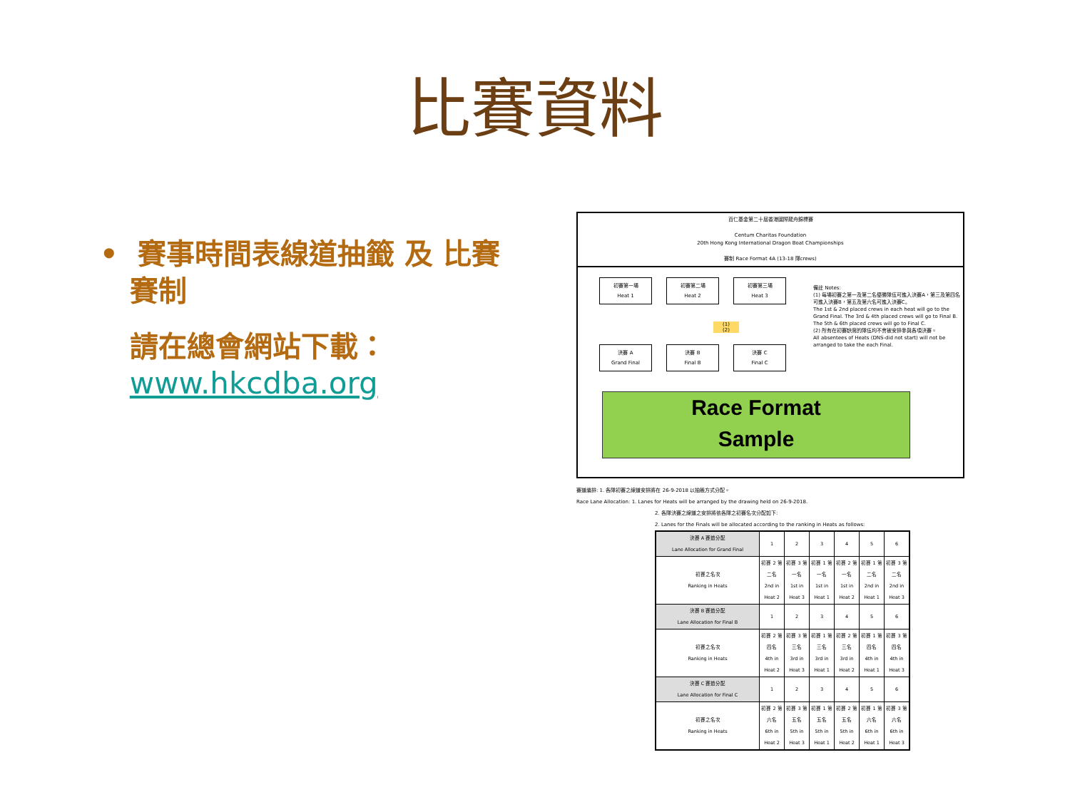比賽資料
• 賽事時間表線道抽籤 及 比賽
賽制
請在總會網站下載：
www.hkcdba.org
百仁基金第二十屆香港國際龍舟錦標賽
Centum Charitas Foundation
20th Hong Kong International Dragon Boat Championships
賽制 Race Format 4A (13-18 隊crews)
初賽第一場
Heat 1
初賽第二場
Heat 2
初賽第三場
Heat 3
(1)
(2)
決賽 A
Grand Final
決賽 B
Final B
決賽 C
Final C
備註 Notes:
(1) 每場初賽之第一及第二名優勝隊伍可進入決賽A，第三及第四名可進入決賽B，第五及第六名可進入決賽C。
The 1st & 2nd placed crews in each heat will go to the Grand Final. The 3rd & 4th placed crews will go to Final B. The 5th & 6th placed crews will go to Final C.
(2) 所有在初賽缺席的隊伍均不會被安排參與各項決賽。
All absentees of Heats (DNS-did not start) will not be arranged to take the each Final.
Race Format
Sample
賽道編排: 1. 各隊初賽之線道安排將在 26-9-2018 以抽籤方式分配。
Race Lane Allocation: 1. Lanes for Heats will be arranged by the drawing held on 26-9-2018.
2. 各隊決賽之線道之安排將依各隊之初賽名次分配如下:
2. Lanes for the Finals will be allocated according to the ranking in Heats as follows:
| 決賽 A 賽道分配 Lane Allocation for Grand Final | 1 | 2 | 3 | 4 | 5 | 6 |
| 初賽之名次 Ranking in Heats | 初賽 2 第二名 2nd in Heat 2 | 初賽 3 第一名 1st in Heat 3 | 初賽 1 第一名 1st in Heat 1 | 初賽 2 第一名 1st in Heat 2 | 初賽 1 第二名 2nd in Heat 1 | 初賽 3 第二名 2nd in Heat 3 |
| 決賽 B 賽道分配 Lane Allocation for Final B | 1 | 2 | 3 | 4 | 5 | 6 |
| 初賽之名次 Ranking in Heats | 初賽 2 第四名 4th in Heat 2 | 初賽 3 第三名 3rd in Heat 3 | 初賽 1 第三名 3rd in Heat 1 | 初賽 2 第三名 3rd in Heat 2 | 初賽 1 第四名 4th in Heat 1 | 初賽 3 第四名 4th in Heat 3 |
| 決賽 C 賽道分配 Lane Allocation for Final C | 1 | 2 | 3 | 4 | 5 | 6 |
| 初賽之名次 Ranking in Heats | 初賽 2 第六名 6th in Heat 2 | 初賽 3 第五名 5th in Heat 3 | 初賽 1 第五名 5th in Heat 1 | 初賽 2 第五名 5th in Heat 2 | 初賽 1 第六名 6th in Heat 1 | 初賽 3 第六名 6th in Heat 3 |